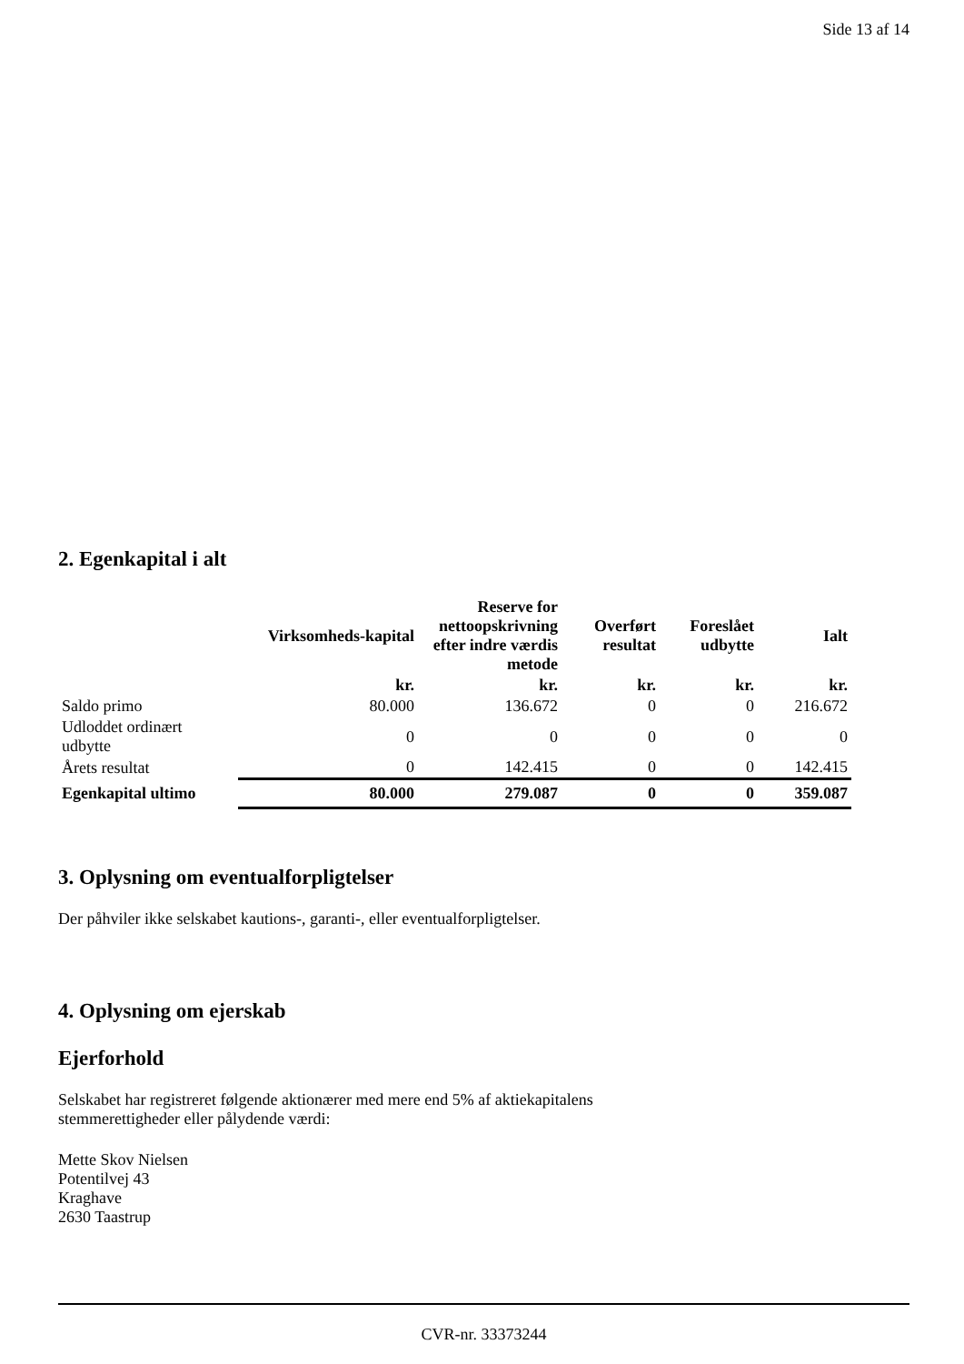Side 13 af 14
2. Egenkapital i alt
| | Virksomheds-kapital | Reserve for nettoopskrivning efter indre værdis metode | Overført resultat | Foreslået udbytte | Ialt |
| --- | --- | --- | --- | --- | --- |
| | kr. | kr. | kr. | kr. | kr. |
| Saldo primo | 80.000 | 136.672 | 0 | 0 | 216.672 |
| Udloddet ordinært udbytte | 0 | 0 | 0 | 0 | 0 |
| Årets resultat | 0 | 142.415 | 0 | 0 | 142.415 |
| Egenkapital ultimo | 80.000 | 279.087 | 0 | 0 | 359.087 |
3. Oplysning om eventualforpligtelser
Der påhviler ikke selskabet kautions-, garanti-, eller eventualforpligtelser.
4. Oplysning om ejerskab
Ejerforhold
Selskabet har registreret følgende aktionærer med mere end 5% af aktiekapitalens
stemmerettigheder eller pålydende værdi:
Mette Skov Nielsen
Potentilvej 43
Kraghave
2630 Taastrup
CVR-nr. 33373244